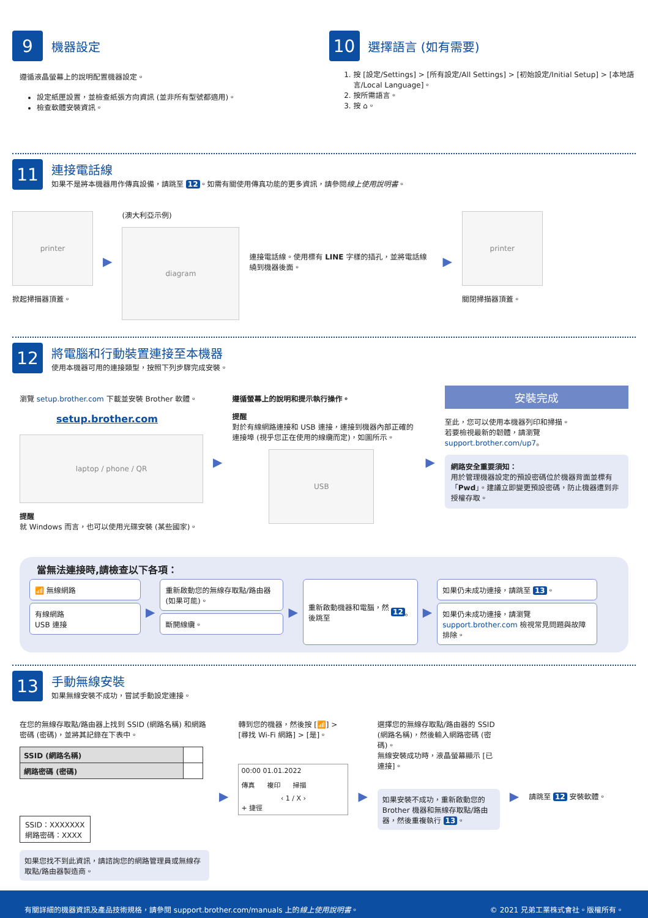9
機器設定
遵循液晶螢幕上的說明配置機器設定。
設定紙匣設置，並檢查紙張方向資訊 (並非所有型號都適用)。
檢查軟體安裝資訊。
10
選擇語言 (如有需要)
1. 按 [設定/Settings] > [所有設定/All Settings] > [初始設定/Initial Setup] > [本地語言/Local Language]。
2. 按所需語言。
3. 按 ⌂。
11
連接電話線
如果不是將本機器用作傳真設備，請跳至 12 。如需有關使用傳真功能的更多資訊，請參閱線上使用說明書。
printer
掀起掃描器頂蓋。
▶
(澳大利亞示例)
diagram
連接電話線。使用標有 LINE 字樣的插孔，並將電話線繞到機器後面。
▶
printer
關閉掃描器頂蓋。
12
將電腦和行動裝置連接至本機器
使用本機器可用的連接類型，按照下列步驟完成安裝。
瀏覽 setup.brother.com 下載並安裝 Brother 軟體。
setup.brother.com
laptop / phone / QR
提醒
就 Windows 而言，也可以使用光碟安裝 (某些國家)。
▶
遵循螢幕上的說明和提示執行操作。
提醒
對於有線網路連接和 USB 連接，連接到機器內部正確的連接埠 (視乎您正在使用的線纜而定)，如圖所示。
USB
▶
安裝完成
至此，您可以使用本機器列印和掃描。
若要檢視最新的韌體，請瀏覽
support.brother.com/up7。
網路安全重要須知：
用於管理機器設定的預設密碼位於機器背面並標有「Pwd」。建議立即變更預設密碼，防止機器遭到非授權存取。
當無法連接時,請檢查以下各項：
📶 無線網路
有線網路
USB 連接
▶
重新啟動您的無線存取點/路由器 (如果可能)。
斷開線纜。
▶
重新啟動機器和電腦，然後跳至 12 。
▶
如果仍未成功連接，請跳至 13 。
如果仍未成功連接，請瀏覽 support.brother.com 檢視常見問題與故障排除。
13
手動無線安裝
如果無線安裝不成功，嘗試手動設定連接。
在您的無線存取點/路由器上找到 SSID (網路名稱) 和網路密碼 (密碼)，並將其記錄在下表中。
| SSID (網路名稱) | |
| 網路密碼 (密碼) | |
SSID：XXXXXXX
網路密碼：XXXX
如果您找不到此資訊，請諮詢您的網路管理員或無線存取點/路由器製造商。
▶
轉到您的機器，然後按 [📶] > [尋找 Wi-Fi 網路] > [是]。
00:00 01.01.2022
傳真 複印 掃描
‹ 1 / X ›
+ 捷徑
▶
選擇您的無線存取點/路由器的 SSID (網路名稱)，然後輸入網路密碼 (密碼)。
無線安裝成功時，液晶螢幕顯示 [已連接]。
如果安裝不成功，重新啟動您的 Brother 機器和無線存取點/路由器，然後重複執行 13 。
▶
請跳至 12 安裝軟體。
有關詳細的機器資訊及產品技術規格，請參閱 support.brother.com/manuals 上的線上使用說明書。 © 2021 兄弟工業株式會社。版權所有。